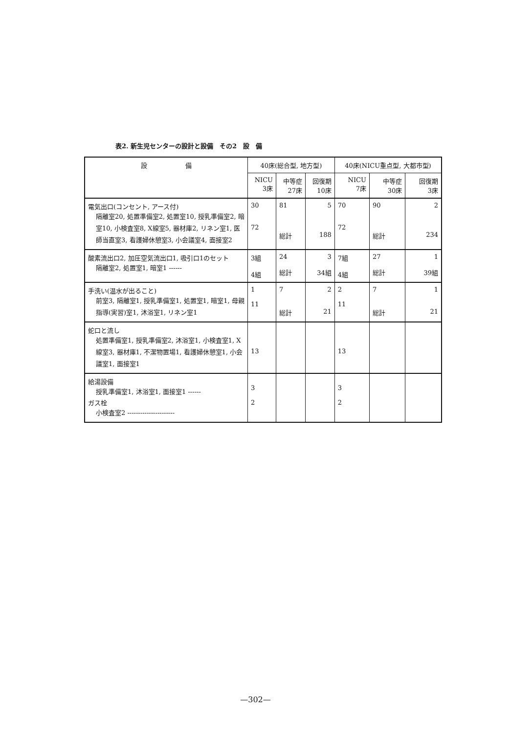表2. 新生児センターの設計と設備　その2　設　備
| 設 備 | 40床(総合型, 地方型) | | | 40床(NICU重点型, 大都市型) | | |
| --- | --- | --- | --- | --- | --- | --- |
| | NICU 3床 | 中等症 27床 | 回復期 10床 | NICU 7床 | 中等症 30床 | 回復期 3床 |
| 電気出口(コンセント, アース付) 隔離室20, 処置準備室2, 処置室10, 授乳準備室2, 暗室10, 小検査室8, X線室5, 器材庫2, リネン室1, 医師当直室3, 看護婦休憩室3, 小会議室4, 面接室2 | 30 72 | 81 総計 | 5 188 | 70 72 | 90 総計 | 2 234 |
| 酸素流出口2, 加圧空気流出口1, 吸引口1のセット 隔離室2, 処置室1, 暗室1 ------ | 3組 4組 | 24 総計 | 3 34組 | 7組 4組 | 27 総計 | 1 39組 |
| 手洗い(温水が出ること) 前室3, 隔離室1, 授乳準備室1, 処置室1, 暗室1, 母親指導(実習)室1, 沐浴室1, リネン室1 | 1 11 | 7 総計 | 2 21 | 2 11 | 7 総計 | 1 21 |
| 蛇口と流し 処置準備室1, 授乳準備室2, 沐浴室1, 小検査室1, X線室3, 器材庫1, 不潔物置場1, 看護婦休憩室1, 小会議室1, 面接室1 | 13 | | | 13 | | |
| 給湯設備 授乳準備室1, 沐浴室1, 面接室1 ------ ガス栓 小検査室2 ---------------------- | 3 2 | | | 3 2 | | |
—302—